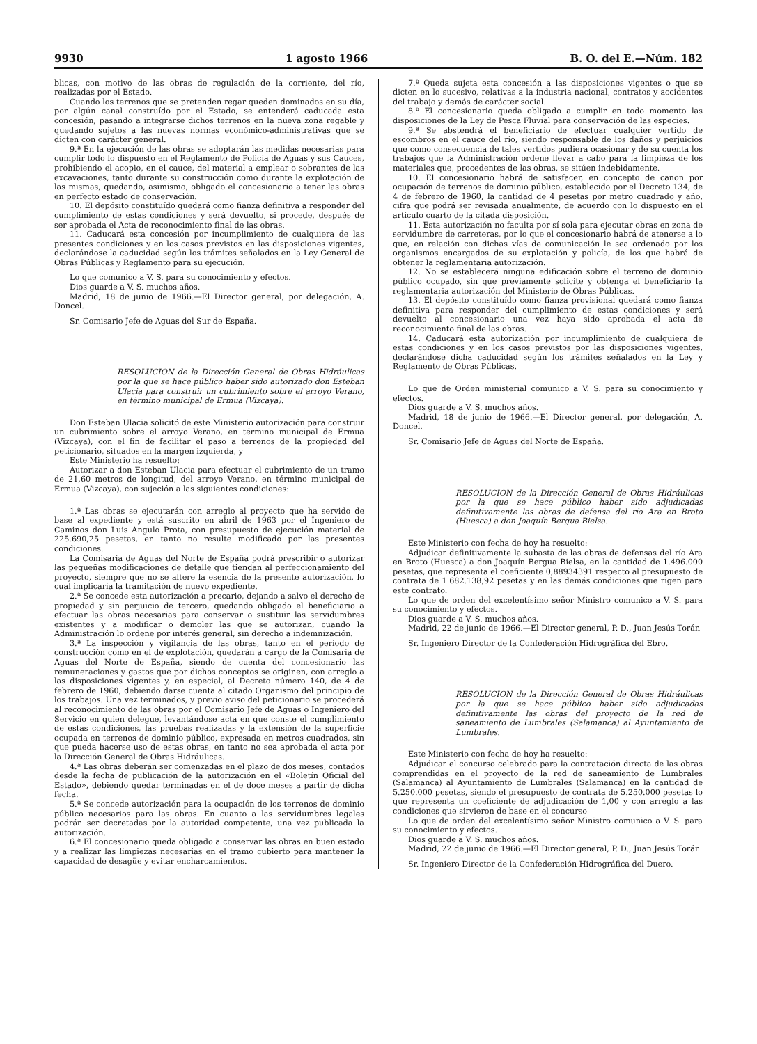9930 1 agosto 1966 B. O. del E.—Núm. 182
blicas, con motivo de las obras de regulación de la corriente, del río, realizadas por el Estado.
Cuando los terrenos que se pretenden regar queden dominados en su día, por algún canal construído por el Estado, se entenderá caducada esta concesión, pasando a integrarse dichos terrenos en la nueva zona regable y quedando sujetos a las nuevas normas económico-administrativas que se dicten con carácter general.
9.ª En la ejecución de las obras se adoptarán las medidas necesarias para cumplir todo lo dispuesto en el Reglamento de Policía de Aguas y sus Cauces, prohibiendo el acopio, en el cauce, del material a emplear o sobrantes de las excavaciones, tanto durante su construcción como durante la explotación de las mismas, quedando, asimismo, obligado el concesionario a tener las obras en perfecto estado de conservación.
10. El depósito constituído quedará como fianza definitiva a responder del cumplimiento de estas condiciones y será devuelto, si procede, después de ser aprobada el Acta de reconocimiento final de las obras.
11. Caducará esta concesión por incumplimiento de cualquiera de las presentes condiciones y en los casos previstos en las disposiciones vigentes, declarándose la caducidad según los trámites señalados en la Ley General de Obras Públicas y Reglamento para su ejecución.
Lo que comunico a V. S. para su conocimiento y efectos.
Dios guarde a V. S. muchos años.
Madrid, 18 de junio de 1966.—El Director general, por delegación, A. Doncel.
Sr. Comisario Jefe de Aguas del Sur de España.
RESOLUCION de la Dirección General de Obras Hidráulicas por la que se hace público haber sido autorizado don Esteban Ulacia para construir un cubrimiento sobre el arroyo Verano, en término municipal de Ermua (Vizcaya).
Don Esteban Ulacia solicitó de este Ministerio autorización para construir un cubrimiento sobre el arroyo Verano, en término municipal de Ermua (Vizcaya), con el fin de facilitar el paso a terrenos de la propiedad del peticionario, situados en la margen izquierda, y
Este Ministerio ha resuelto:
Autorizar a don Esteban Ulacia para efectuar el cubrimiento de un tramo de 21,60 metros de longitud, del arroyo Verano, en término municipal de Ermua (Vizcaya), con sujeción a las siguientes condiciones:
1.ª Las obras se ejecutarán con arreglo al proyecto que ha servido de base al expediente y está suscrito en abril de 1963 por el Ingeniero de Caminos don Luis Angulo Prota, con presupuesto de ejecución material de 225.690,25 pesetas, en tanto no resulte modificado por las presentes condiciones.
La Comisaría de Aguas del Norte de España podrá prescribir o autorizar las pequeñas modificaciones de detalle que tiendan al perfeccionamiento del proyecto, siempre que no se altere la esencia de la presente autorización, lo cual implicaría la tramitación de nuevo expediente.
2.ª Se concede esta autorización a precario, dejando a salvo el derecho de propiedad y sin perjuicio de tercero, quedando obligado el beneficiario a efectuar las obras necesarias para conservar o sustituir las servidumbres existentes y a modificar o demoler las que se autorizan, cuando la Administración lo ordene por interés general, sin derecho a indemnización.
3.ª La inspección y vigilancia de las obras, tanto en el período de construcción como en el de explotación, quedarán a cargo de la Comisaría de Aguas del Norte de España, siendo de cuenta del concesionario las remuneraciones y gastos que por dichos conceptos se originen, con arreglo a las disposiciones vigentes y, en especial, al Decreto número 140, de 4 de febrero de 1960, debiendo darse cuenta al citado Organismo del principio de los trabajos. Una vez terminados, y previo aviso del peticionario se procederá al reconocimiento de las obras por el Comisario Jefe de Aguas o Ingeniero del Servicio en quien delegue, levantándose acta en que conste el cumplimiento de estas condiciones, las pruebas realizadas y la extensión de la superficie ocupada en terrenos de dominio público, expresada en metros cuadrados, sin que pueda hacerse uso de estas obras, en tanto no sea aprobada el acta por la Dirección General de Obras Hidráulicas.
4.ª Las obras deberán ser comenzadas en el plazo de dos meses, contados desde la fecha de publicación de la autorización en el «Boletín Oficial del Estado», debiendo quedar terminadas en el de doce meses a partir de dicha fecha.
5.ª Se concede autorización para la ocupación de los terrenos de dominio público necesarios para las obras. En cuanto a las servidumbres legales podrán ser decretadas por la autoridad competente, una vez publicada la autorización.
6.ª El concesionario queda obligado a conservar las obras en buen estado y a realizar las limpiezas necesarias en el tramo cubierto para mantener la capacidad de desagüe y evitar encharcamientos.
7.ª Queda sujeta esta concesión a las disposiciones vigentes o que se dicten en lo sucesivo, relativas a la industria nacional, contratos y accidentes del trabajo y demás de carácter social.
8.ª El concesionario queda obligado a cumplir en todo momento las disposiciones de la Ley de Pesca Fluvial para conservación de las especies.
9.ª Se abstendrá el beneficiario de efectuar cualquier vertido de escombros en el cauce del río, siendo responsable de los daños y perjuicios que como consecuencia de tales vertidos pudiera ocasionar y de su cuenta los trabajos que la Administración ordene llevar a cabo para la limpieza de los materiales que, procedentes de las obras, se sitúen indebidamente.
10. El concesionario habrá de satisfacer, en concepto de canon por ocupación de terrenos de dominio público, establecido por el Decreto 134, de 4 de febrero de 1960, la cantidad de 4 pesetas por metro cuadrado y año, cifra que podrá ser revisada anualmente, de acuerdo con lo dispuesto en el artículo cuarto de la citada disposición.
11. Esta autorización no faculta por sí sola para ejecutar obras en zona de servidumbre de carreteras, por lo que el concesionario habrá de atenerse a lo que, en relación con dichas vías de comunicación le sea ordenado por los organismos encargados de su explotación y policía, de los que habrá de obtener la reglamentaria autorización.
12. No se establecerá ninguna edificación sobre el terreno de dominio público ocupado, sin que previamente solicite y obtenga el beneficiario la reglamentaria autorización del Ministerio de Obras Públicas.
13. El depósito constituído como fianza provisional quedará como fianza definitiva para responder del cumplimiento de estas condiciones y será devuelto al concesionario una vez haya sido aprobada el acta de reconocimiento final de las obras.
14. Caducará esta autorización por incumplimiento de cualquiera de estas condiciones y en los casos previstos por las disposiciones vigentes, declarándose dicha caducidad según los trámites señalados en la Ley y Reglamento de Obras Públicas.
Lo que de Orden ministerial comunico a V. S. para su conocimiento y efectos.
Dios guarde a V. S. muchos años.
Madrid, 18 de junio de 1966.—El Director general, por delegación, A. Doncel.
Sr. Comisario Jefe de Aguas del Norte de España.
RESOLUCION de la Dirección General de Obras Hidráulicas por la que se hace público haber sido adjudicadas definitivamente las obras de defensa del río Ara en Broto (Huesca) a don Joaquín Bergua Bielsa.
Este Ministerio con fecha de hoy ha resuelto:
Adjudicar definitivamente la subasta de las obras de defensas del río Ara en Broto (Huesca) a don Joaquín Bergua Bielsa, en la cantidad de 1.496.000 pesetas, que representa el coeficiente 0,88934391 respecto al presupuesto de contrata de 1.682.138,92 pesetas y en las demás condiciones que rigen para este contrato.
Lo que de orden del excelentísimo señor Ministro comunico a V. S. para su conocimiento y efectos.
Dios guarde a V. S. muchos años.
Madrid, 22 de junio de 1966.—El Director general, P. D., Juan Jesús Torán
Sr. Ingeniero Director de la Confederación Hidrográfica del Ebro.
RESOLUCION de la Dirección General de Obras Hidráulicas por la que se hace público haber sido adjudicadas definitivamente las obras del proyecto de la red de saneamiento de Lumbrales (Salamanca) al Ayuntamiento de Lumbrales.
Este Ministerio con fecha de hoy ha resuelto:
Adjudicar el concurso celebrado para la contratación directa de las obras comprendidas en el proyecto de la red de saneamiento de Lumbrales (Salamanca) al Ayuntamiento de Lumbrales (Salamanca) en la cantidad de 5.250.000 pesetas, siendo el presupuesto de contrata de 5.250.000 pesetas lo que representa un coeficiente de adjudicación de 1,00 y con arreglo a las condiciones que sirvieron de base en el concurso
Lo que de orden del excelentísimo señor Ministro comunico a V. S. para su conocimiento y efectos.
Dios guarde a V. S. muchos años.
Madrid, 22 de junio de 1966.—El Director general, P. D., Juan Jesús Torán
Sr. Ingeniero Director de la Confederación Hidrográfica del Duero.